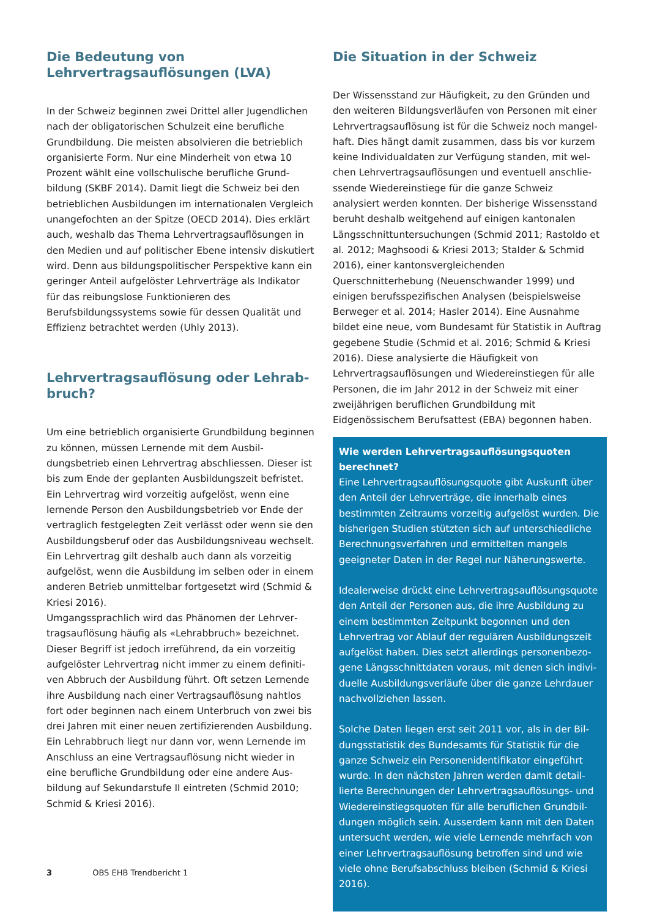Die Bedeutung von
Lehrvertragsauflösungen (LVA)
In der Schweiz beginnen zwei Drittel aller Jugendlichen nach der obligatorischen Schulzeit eine berufliche Grundbildung. Die meisten absolvieren die betrieblich organisierte Form. Nur eine Minderheit von etwa 10 Prozent wählt eine vollschulische berufliche Grund­bildung (SKBF 2014). Damit liegt die Schweiz bei den betrieblichen Ausbildungen im internationalen Vergleich unangefochten an der Spitze (OECD 2014). Dies erklärt auch, weshalb das Thema Lehrvertragsauflösungen in den Medien und auf politischer Ebene intensiv diskutiert wird. Denn aus bildungspolitischer Perspektive kann ein geringer Anteil aufgelöster Lehrverträge als Indikator für das reibungslose Funktionieren des Berufsbildungssys­tems sowie für dessen Qualität und Effizienz betrachtet werden (Uhly 2013).
Lehrvertragsauflösung oder Lehrab­bruch?
Um eine betrieblich organisierte Grundbildung be­ginnen zu können, müssen Lernende mit dem Ausbil­dungsbetrieb einen Lehrvertrag abschliessen. Dieser ist bis zum Ende der geplanten Ausbildungszeit befristet. Ein Lehrvertrag wird vorzeitig aufgelöst, wenn eine lernende Person den Ausbildungsbetrieb vor Ende der vertraglich festgelegten Zeit verlässt oder wenn sie den Ausbildungsberuf oder das Ausbildungsniveau wechselt. Ein Lehrvertrag gilt deshalb auch dann als vorzeitig aufgelöst, wenn die Ausbildung im selben oder in einem anderen Betrieb unmittelbar fortgesetzt wird (Schmid & Kriesi 2016).
Umgangssprachlich wird das Phänomen der Lehrver­tragsauflösung häufig als «Lehrabbruch» bezeichnet. Dieser Begriff ist jedoch irreführend, da ein vorzeitig aufgelöster Lehrvertrag nicht immer zu einem definiti­ven Abbruch der Ausbildung führt. Oft setzen Lernende ihre Ausbildung nach einer Vertragsauflösung nahtlos fort oder beginnen nach einem Unterbruch von zwei bis drei Jahren mit einer neuen zertifizierenden Ausbildung. Ein Lehrabbruch liegt nur dann vor, wenn Lernende im Anschluss an eine Vertragsauflösung nicht wieder in eine berufliche Grundbildung oder eine andere Aus­bildung auf Sekundarstufe II eintreten (Schmid 2010; Schmid & Kriesi 2016).
Die Situation in der Schweiz
Der Wissensstand zur Häufigkeit, zu den Gründen und den weiteren Bildungsverläufen von Personen mit einer Lehrvertragsauflösung ist für die Schweiz noch mangel­haft. Dies hängt damit zusammen, dass bis vor kurzem keine Individualdaten zur Verfügung standen, mit wel­chen Lehrvertragsauflösungen und eventuell anschlie­ssende Wiedereinstiege für die ganze Schweiz analysiert werden konnten. Der bisherige Wissensstand beruht deshalb weitgehend auf einigen kantonalen Längs­schnittuntersuchungen (Schmid 2011; Rastoldo et al. 2012; Maghsoodi & Kriesi 2013; Stalder & Schmid 2016), einer kantonsvergleichenden Querschnitterhebung (Neuenschwander 1999) und einigen berufsspezifischen Analysen (beispielsweise Berweger et al. 2014; Hasler 2014). Eine Ausnahme bildet eine neue, vom Bundesamt für Statistik in Auftrag gegebene Studie (Schmid et al. 2016; Schmid & Kriesi 2016). Diese analysierte die Häu­figkeit von Lehrvertragsauflösungen und Wiedereinstie­gen für alle Personen, die im Jahr 2012 in der Schweiz mit einer zweijährigen beruflichen Grundbildung mit Eidgenössischem Berufsattest (EBA) begonnen haben.
Wie werden Lehrvertragsauflösungsquoten berechnet?
Eine Lehrvertragsauflösungsquote gibt Auskunft über den Anteil der Lehrverträge, die innerhalb eines bestimmten Zeitraums vorzeitig aufgelöst wurden. Die bisherigen Studien stützten sich auf unterschied­liche Berechnungsverfahren und ermittelten mangels geeigneter Daten in der Regel nur Näherungswerte.
Idealerweise drückt eine Lehrvertragsauflösungsquo­te den Anteil der Personen aus, die ihre Ausbildung zu einem bestimmten Zeitpunkt begonnen und den Lehrvertrag vor Ablauf der regulären Ausbildungszeit aufgelöst haben. Dies setzt allerdings personenbezo­gene Längsschnittdaten voraus, mit denen sich indivi­duelle Ausbildungsverläufe über die ganze Lehrdauer nachvollziehen lassen.
Solche Daten liegen erst seit 2011 vor, als in der Bil­dungsstatistik des Bundesamts für Statistik für die ganze Schweiz ein Personenidentifikator eingeführt wurde. In den nächsten Jahren werden damit detail­lierte Berechnungen der Lehrvertragsauflösungs- und Wiedereinstiegsquoten für alle beruflichen Grundbil­dungen möglich sein. Ausserdem kann mit den Daten untersucht werden, wie viele Lernende mehrfach von einer Lehrvertragsauflösung betroffen sind und wie vie­le ohne Berufsabschluss bleiben (Schmid & Kriesi 2016).
3 OBS EHB Trendbericht 1